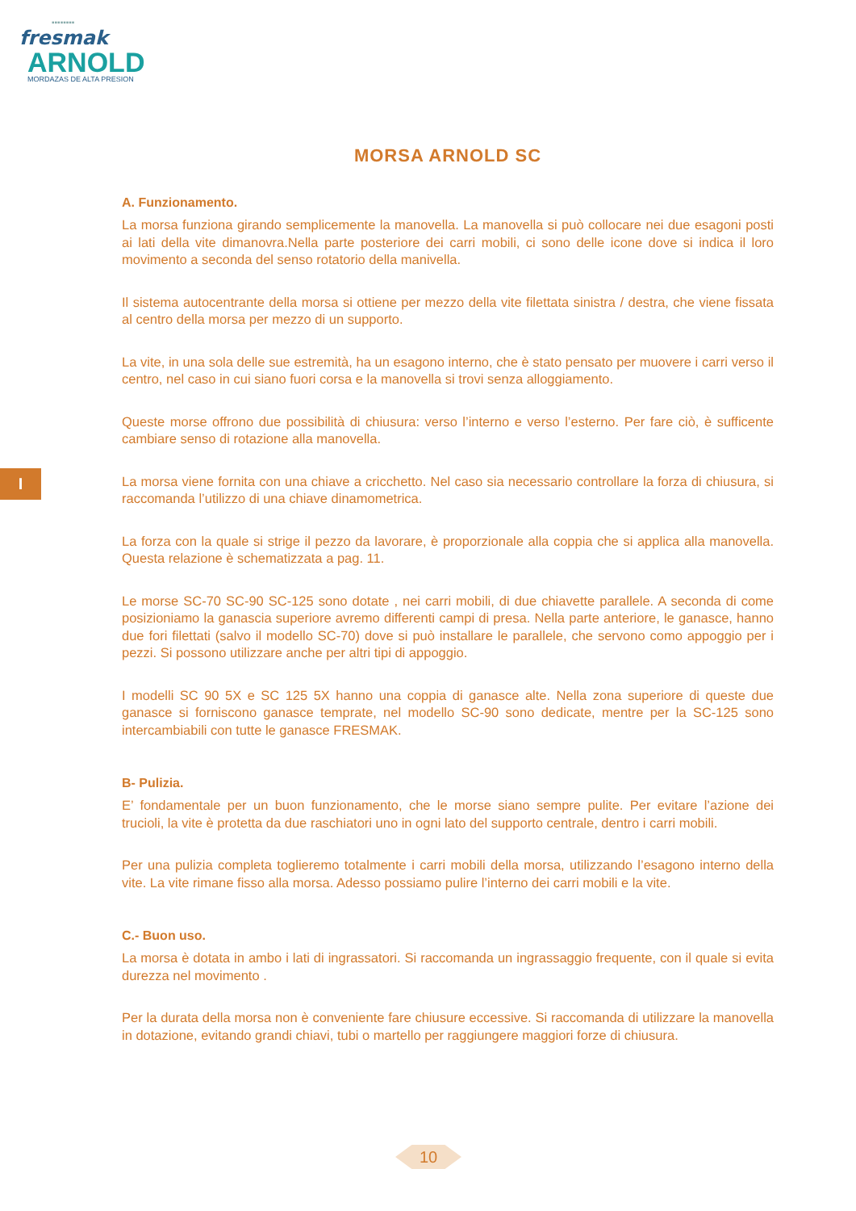▪▪▪▪▪▪▪▪
fresmak
ARNOLD
MORDAZAS DE ALTA PRESION
I
MORSA ARNOLD SC
A. Funzionamento.
La morsa funziona girando semplicemente la manovella. La manovella si può collocare nei due esagoni posti ai lati della vite dimanovra.Nella parte posteriore dei carri mobili, ci sono delle icone dove si indica il loro movimento a seconda del senso rotatorio della manivella.
Il sistema autocentrante della morsa si ottiene per mezzo della vite filettata sinistra / destra, che viene fissata al centro della morsa per mezzo di un supporto.
La vite, in una sola delle sue estremità, ha un esagono interno, che è stato pensato per muovere i carri verso il centro, nel caso in cui siano fuori corsa e la manovella si trovi senza alloggiamento.
Queste morse offrono due possibilità di chiusura: verso l’interno e verso l’esterno. Per fare ciò, è sufficente cambiare senso di rotazione alla manovella.
La morsa viene fornita con una chiave a cricchetto. Nel caso sia necessario controllare la forza di chiusura, si raccomanda l’utilizzo di una chiave dinamometrica.
La forza con la quale si strige il pezzo da lavorare, è proporzionale alla coppia che si applica alla manovella. Questa relazione è schematizzata a pag. 11.
Le morse SC-70 SC-90 SC-125 sono dotate , nei carri mobili, di due chiavette parallele. A seconda di come posizioniamo la ganascia superiore avremo differenti campi di presa. Nella parte anteriore, le ganasce, hanno due fori filettati (salvo il modello SC-70) dove si può installare le parallele, che servono como appoggio per i pezzi. Si possono utilizzare anche per altri tipi di appoggio.
I modelli SC 90 5X e SC 125 5X hanno una coppia di ganasce alte. Nella zona superiore di queste due ganasce si forniscono ganasce temprate, nel modello SC-90 sono dedicate, mentre per la SC-125 sono intercambiabili con tutte le ganasce FRESMAK.
B- Pulizia.
E’ fondamentale per un buon funzionamento, che le morse siano sempre pulite. Per evitare l’azione dei trucioli, la vite è protetta da due raschiatori uno in ogni lato del supporto centrale, dentro i carri mobili.
Per una pulizia completa toglieremo totalmente i carri mobili della morsa, utilizzando l’esagono interno della vite. La vite rimane fisso alla morsa. Adesso possiamo pulire l’interno dei carri mobili e la vite.
C.- Buon uso.
La morsa è dotata in ambo i lati di ingrassatori. Si raccomanda un ingrassaggio frequente, con il quale si evita durezza nel movimento .
Per la durata della morsa non è conveniente fare chiusure eccessive. Si raccomanda di utilizzare la manovella in dotazione, evitando grandi chiavi, tubi o martello per raggiungere maggiori forze di chiusura.
10